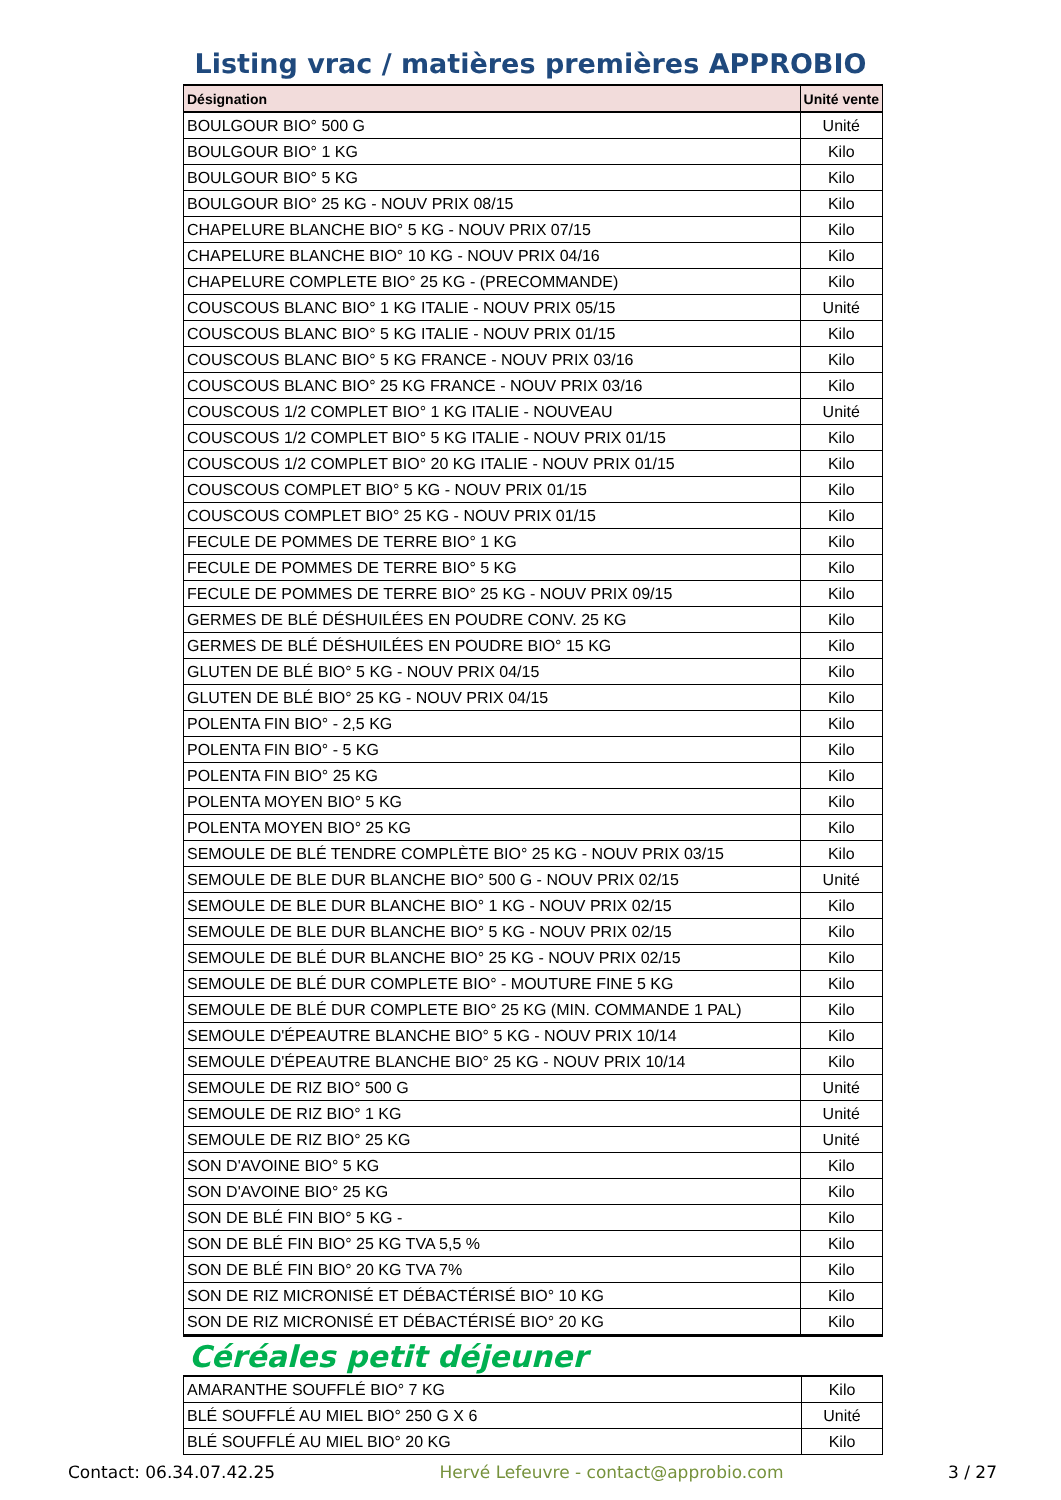Listing vrac / matières premières APPROBIO
| Désignation | Unité vente |
| --- | --- |
| BOULGOUR BIO° 500 G | Unité |
| BOULGOUR BIO° 1 KG | Kilo |
| BOULGOUR BIO° 5 KG | Kilo |
| BOULGOUR BIO° 25 KG - NOUV PRIX 08/15 | Kilo |
| CHAPELURE BLANCHE BIO° 5 KG - NOUV PRIX 07/15 | Kilo |
| CHAPELURE BLANCHE BIO° 10 KG - NOUV PRIX 04/16 | Kilo |
| CHAPELURE COMPLETE BIO° 25 KG - (PRECOMMANDE) | Kilo |
| COUSCOUS BLANC BIO° 1 KG ITALIE - NOUV PRIX 05/15 | Unité |
| COUSCOUS BLANC BIO° 5 KG ITALIE - NOUV PRIX 01/15 | Kilo |
| COUSCOUS BLANC BIO° 5 KG FRANCE - NOUV PRIX 03/16 | Kilo |
| COUSCOUS BLANC BIO° 25 KG FRANCE - NOUV PRIX 03/16 | Kilo |
| COUSCOUS 1/2 COMPLET BIO° 1 KG ITALIE - NOUVEAU | Unité |
| COUSCOUS 1/2 COMPLET BIO° 5 KG ITALIE - NOUV PRIX 01/15 | Kilo |
| COUSCOUS 1/2 COMPLET BIO° 20 KG ITALIE - NOUV PRIX 01/15 | Kilo |
| COUSCOUS COMPLET BIO° 5 KG - NOUV PRIX 01/15 | Kilo |
| COUSCOUS COMPLET BIO° 25 KG - NOUV PRIX 01/15 | Kilo |
| FECULE DE POMMES DE TERRE BIO° 1 KG | Kilo |
| FECULE DE POMMES DE TERRE BIO° 5 KG | Kilo |
| FECULE DE POMMES DE TERRE BIO° 25 KG - NOUV PRIX 09/15 | Kilo |
| GERMES DE BLÉ DÉSHUILÉES EN POUDRE CONV. 25 KG | Kilo |
| GERMES DE BLÉ DÉSHUILÉES EN POUDRE BIO° 15 KG | Kilo |
| GLUTEN DE BLÉ BIO° 5 KG - NOUV PRIX 04/15 | Kilo |
| GLUTEN DE BLÉ BIO° 25 KG - NOUV PRIX 04/15 | Kilo |
| POLENTA FIN BIO° - 2,5 KG | Kilo |
| POLENTA FIN BIO° - 5 KG | Kilo |
| POLENTA FIN BIO° 25 KG | Kilo |
| POLENTA MOYEN BIO° 5 KG | Kilo |
| POLENTA MOYEN BIO° 25 KG | Kilo |
| SEMOULE DE BLÉ TENDRE COMPLÈTE BIO° 25 KG - NOUV PRIX 03/15 | Kilo |
| SEMOULE DE BLE DUR BLANCHE BIO° 500 G - NOUV PRIX 02/15 | Unité |
| SEMOULE DE BLE DUR BLANCHE BIO° 1 KG - NOUV PRIX 02/15 | Kilo |
| SEMOULE DE BLE DUR BLANCHE BIO° 5 KG - NOUV PRIX 02/15 | Kilo |
| SEMOULE DE BLÉ DUR BLANCHE BIO° 25 KG - NOUV PRIX 02/15 | Kilo |
| SEMOULE DE BLÉ DUR COMPLETE BIO° - MOUTURE FINE 5 KG | Kilo |
| SEMOULE DE BLÉ DUR COMPLETE BIO° 25 KG (MIN. COMMANDE 1 PAL) | Kilo |
| SEMOULE D'ÉPEAUTRE BLANCHE BIO° 5 KG - NOUV PRIX 10/14 | Kilo |
| SEMOULE D'ÉPEAUTRE BLANCHE BIO° 25 KG - NOUV PRIX 10/14 | Kilo |
| SEMOULE DE RIZ BIO° 500 G | Unité |
| SEMOULE DE RIZ BIO° 1 KG | Unité |
| SEMOULE DE RIZ BIO° 25 KG | Unité |
| SON D'AVOINE BIO° 5 KG | Kilo |
| SON D'AVOINE BIO° 25 KG | Kilo |
| SON DE BLÉ FIN BIO° 5 KG - | Kilo |
| SON DE BLÉ FIN BIO° 25 KG TVA 5,5 % | Kilo |
| SON DE BLÉ FIN BIO° 20 KG TVA 7% | Kilo |
| SON DE RIZ MICRONISÉ ET DÉBACTÉRISÉ BIO° 10 KG | Kilo |
| SON DE RIZ MICRONISÉ ET DÉBACTÉRISÉ BIO° 20 KG | Kilo |
Céréales petit déjeuner
| AMARANTHE SOUFFLÉ BIO° 7 KG | Kilo |
| BLÉ SOUFFLÉ AU MIEL BIO° 250 G X 6 | Unité |
| BLÉ SOUFFLÉ AU MIEL BIO° 20 KG | Kilo |
Contact: 06.34.07.42.25 Hervé Lefeuvre - contact@approbio.com 3 / 27